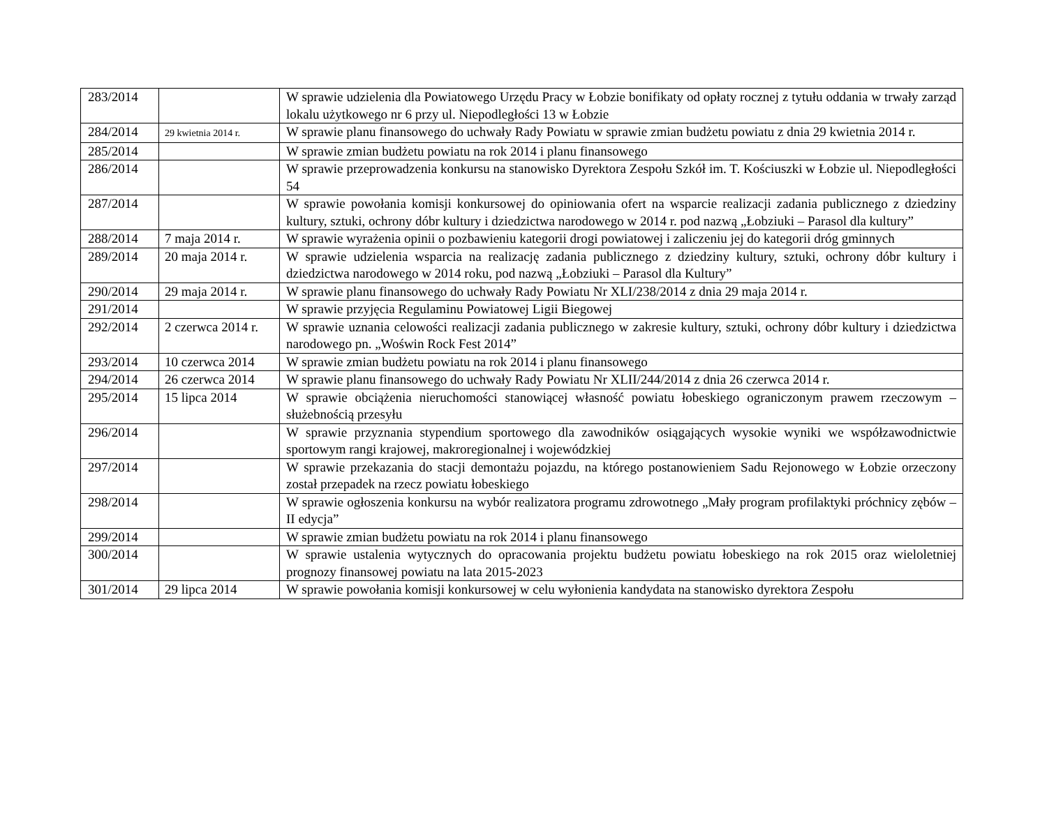| 283/2014 | | W sprawie udzielenia dla Powiatowego Urzędu Pracy w Łobzie bonifikaty od opłaty rocznej z tytułu oddania w trwały zarząd lokalu użytkowego nr 6 przy ul. Niepodległości 13 w Łobzie |
| 284/2014 | 29 kwietnia 2014 r. | W sprawie planu finansowego do uchwały Rady Powiatu w sprawie zmian budżetu powiatu z dnia 29 kwietnia 2014 r. |
| 285/2014 | | W sprawie zmian budżetu powiatu na rok 2014 i planu finansowego |
| 286/2014 | | W sprawie przeprowadzenia konkursu na stanowisko Dyrektora Zespołu Szkół im. T. Kościuszki w Łobzie ul. Niepodległości 54 |
| 287/2014 | | W sprawie powołania komisji konkursowej do opiniowania ofert na wsparcie realizacji zadania publicznego z dziedziny kultury, sztuki, ochrony dóbr kultury i dziedzictwa narodowego w 2014 r. pod nazwą „Łobziuki – Parasol dla kultury” |
| 288/2014 | 7 maja 2014 r. | W sprawie wyrażenia opinii o pozbawieniu kategorii drogi powiatowej i zaliczeniu jej do kategorii dróg gminnych |
| 289/2014 | 20 maja 2014 r. | W sprawie udzielenia wsparcia na realizację zadania publicznego z dziedziny kultury, sztuki, ochrony dóbr kultury i dziedzictwa narodowego w 2014 roku, pod nazwą „Łobziuki – Parasol dla Kultury” |
| 290/2014 | 29 maja 2014 r. | W sprawie planu finansowego do uchwały Rady Powiatu Nr XLI/238/2014 z dnia 29 maja 2014 r. |
| 291/2014 | | W sprawie przyjęcia Regulaminu Powiatowej Ligii Biegowej |
| 292/2014 | 2 czerwca 2014 r. | W sprawie uznania celowości realizacji zadania publicznego w zakresie kultury, sztuki, ochrony dóbr kultury i dziedzictwa narodowego pn. „Woświn Rock Fest 2014” |
| 293/2014 | 10 czerwca 2014 | W sprawie zmian budżetu powiatu na rok 2014 i planu finansowego |
| 294/2014 | 26 czerwca 2014 | W sprawie planu finansowego do uchwały Rady Powiatu Nr XLII/244/2014 z dnia 26 czerwca 2014 r. |
| 295/2014 | 15 lipca 2014 | W sprawie obciążenia nieruchomości stanowiącej własność powiatu łobeskiego ograniczonym prawem rzeczowym – służebnością przesyłu |
| 296/2014 | | W sprawie przyznania stypendium sportowego dla zawodników osiągających wysokie wyniki we współzawodnictwie sportowym rangi krajowej, makroregionalnej i wojewódzkiej |
| 297/2014 | | W sprawie przekazania do stacji demontażu pojazdu, na którego postanowieniem Sadu Rejonowego w Łobzie orzeczony został przepadek na rzecz powiatu łobeskiego |
| 298/2014 | | W sprawie ogłoszenia konkursu na wybór realizatora programu zdrowotnego „Mały program profilaktyki próchnicy zębów – II edycja” |
| 299/2014 | | W sprawie zmian budżetu powiatu na rok 2014 i planu finansowego |
| 300/2014 | | W sprawie ustalenia wytycznych do opracowania projektu budżetu powiatu łobeskiego na rok 2015 oraz wieloletniej prognozy finansowej powiatu na lata 2015-2023 |
| 301/2014 | 29 lipca 2014 | W sprawie powołania komisji konkursowej w celu wyłonienia kandydata na stanowisko dyrektora Zespołu |